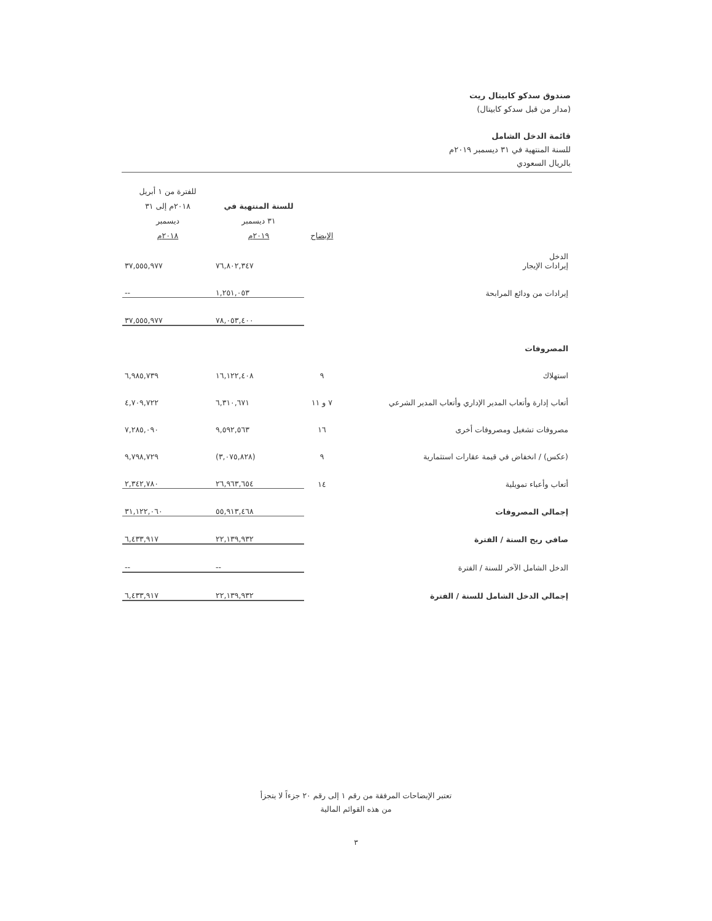صندوق سدكو كابيتال ريت
(مدار من قبل سدكو كابيتال)
قائمة الدخل الشامل
للسنة المنتهية في ٣١ ديسمبر ٢٠١٩م
بالريال السعودي
| | الإيضاح | للسنة المنتهية في ٣١ ديسمبر ٢٠١٩م | للفترة من ١ أبريل ٢٠١٨م إلى ٣١ ديسمبر ٢٠١٨م |
| --- | --- | --- | --- |
| الدخل إيرادات الإيجار | | ٧٦,٨٠٢,٣٤٧ | ٣٧,٥٥٥,٩٧٧ |
| إيرادات من ودائع المرابحة | | ١,٢٥١,٠٥٣ | -- |
| | | ٧٨,٠٥٣,٤٠٠ | ٣٧,٥٥٥,٩٧٧ |
| المصروفات | | | |
| استهلاك | ٩ | ١٦,١٢٢,٤٠٨ | ٦,٩٨٥,٧٣٩ |
| أتعاب إدارة وأتعاب المدير الإداري وأتعاب المدير الشرعي | ٧ و ١١ | ٦,٣١٠,٦٧١ | ٤,٧٠٩,٧٢٢ |
| مصروفات تشغيل ومصروفات أخرى | ١٦ | ٩,٥٩٢,٥٦٣ | ٧,٢٨٥,٠٩٠ |
| (عكس) / انخفاض في قيمة عقارات استثمارية | ٩ | (٣,٠٧٥,٨٢٨) | ٩,٧٩٨,٧٢٩ |
| أتعاب وأعباء تمويلية | ١٤ | ٢٦,٩٦٣,٦٥٤ | ٢,٣٤٢,٧٨٠ |
| إجمالي المصروفات | | ٥٥,٩١٣,٤٦٨ | ٣١,١٢٢,٠٦٠ |
| صافي ربح السنة / الفترة | | ٢٢,١٣٩,٩٣٢ | ٦,٤٣٣,٩١٧ |
| الدخل الشامل الآخر للسنة / الفترة | | -- | -- |
| إجمالي الدخل الشامل للسنة / الفترة | | ٢٢,١٣٩,٩٣٢ | ٦,٤٣٣,٩١٧ |
تعتبر الإيضاحات المرفقة من رقم ١ إلى رقم ٢٠ جزءاً لا يتجزأ
من هذه القوائم المالية
٣